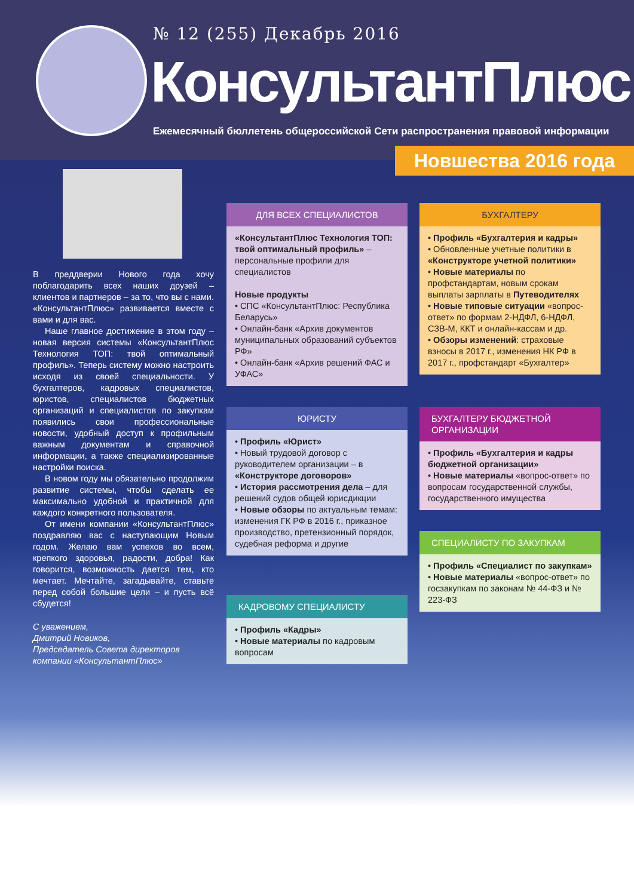№ 12 (255) Декабрь 2016
КонсультантПлюс
Ежемесячный бюллетень общероссийской Сети распространения правовой информации
Новшества 2016 года
В преддверии Нового года хочу поблагодарить всех наших друзей – клиентов и партнеров – за то, что вы с нами. «КонсультантПлюс» развивается вместе с вами и для вас.
Наше главное достижение в этом году – новая версия системы «КонсультантПлюс Технология ТОП: твой оптимальный профиль». Теперь систему можно настроить исходя из своей специальности. У бухгалтеров, кадровых специалистов, юристов, специалистов бюджетных организаций и специалистов по закупкам появились свои профессиональные новости, удобный доступ к профильным важным документам и справочной информации, а также специализированные настройки поиска.
В новом году мы обязательно продолжим развитие системы, чтобы сделать ее максимально удобной и практичной для каждого конкретного пользователя.
От имени компании «КонсультантПлюс» поздравляю вас с наступающим Новым годом. Желаю вам успехов во всем, крепкого здоровья, радости, добра! Как говорится, возможность дается тем, кто мечтает. Мечтайте, загадывайте, ставьте перед собой большие цели – и пусть всё сбудется!
С уважением,
Дмитрий Новиков,
Председатель Совета директоров
компании «КонсультантПлюс»
ДЛЯ ВСЕХ СПЕЦИАЛИСТОВ
«КонсультантПлюс Технология ТОП: твой оптимальный профиль» – персональные профили для специалистов
Новые продукты
• СПС «КонсультантПлюс: Республика Беларусь»
• Онлайн-банк «Архив документов муниципальных образований субъектов РФ»
• Онлайн-банк «Архив решений ФАС и УФАС»
БУХГАЛТЕРУ
• Профиль «Бухгалтерия и кадры»
• Обновленные учетные политики в «Конструкторе учетной политики»
• Новые материалы по профстандартам, новым срокам выплаты зарплаты в Путеводителях
• Новые типовые ситуации «вопрос-ответ» по формам 2-НДФЛ, 6-НДФЛ, СЗВ-М, ККТ и онлайн-кассам и др.
• Обзоры изменений: страховые взносы в 2017 г., изменения НК РФ в 2017 г., профстандарт «Бухгалтер»
ЮРИСТУ
• Профиль «Юрист»
• Новый трудовой договор с руководителем организации – в «Конструкторе договоров»
• История рассмотрения дела – для решений судов общей юрисдикции
• Новые обзоры по актуальным темам: изменения ГК РФ в 2016 г., приказное производство, претензионный порядок, судебная реформа и другие
БУХГАЛТЕРУ БЮДЖЕТНОЙ ОРГАНИЗАЦИИ
• Профиль «Бухгалтерия и кадры бюджетной организации»
• Новые материалы «вопрос-ответ» по вопросам государственной службы, государственного имущества
КАДРОВОМУ СПЕЦИАЛИСТУ
• Профиль «Кадры»
• Новые материалы по кадровым вопросам
СПЕЦИАЛИСТУ ПО ЗАКУПКАМ
• Профиль «Специалист по закупкам»
• Новые материалы «вопрос-ответ» по госзакупкам по законам № 44-ФЗ и № 223-ФЗ